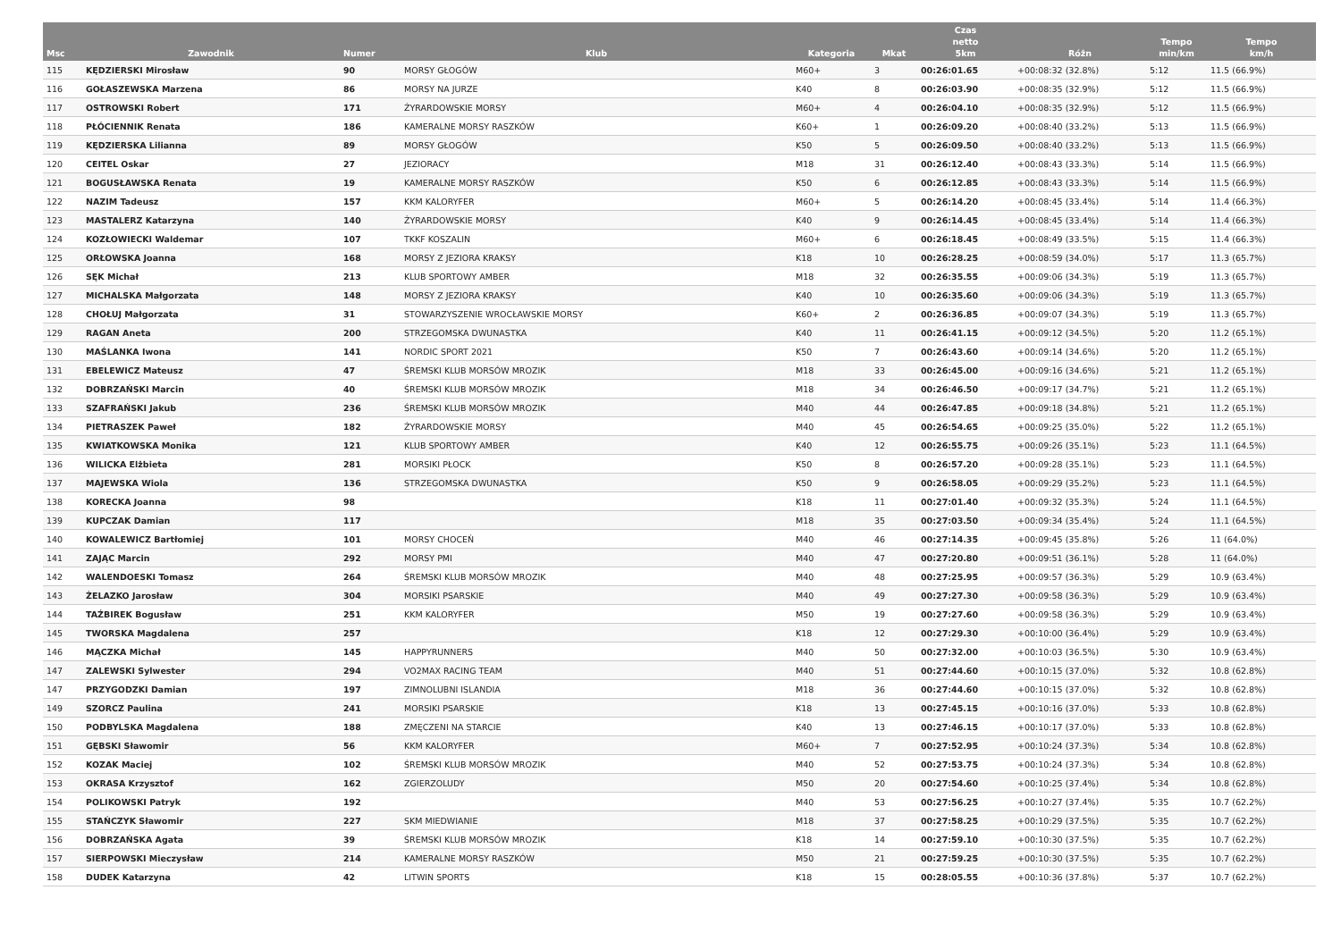| Msc | Zawodnik | Numer | Klub | Kategoria | Mkat | Czas netto 5km | Różn | Tempo min/km | Tempo km/h |
| --- | --- | --- | --- | --- | --- | --- | --- | --- | --- |
| 115 | KĘDZIERSKI Mirosław | 90 | MORSY GŁOGÓW | M60+ | 3 | 00:26:01.65 | +00:08:32 (32.8%) | 5:12 | 11.5 (66.9%) |
| 116 | GOŁASZEWSKA Marzena | 86 | MORSY NA JURZE | K40 | 8 | 00:26:03.90 | +00:08:35 (32.9%) | 5:12 | 11.5 (66.9%) |
| 117 | OSTROWSKI Robert | 171 | ŻYRARDOWSKIE MORSY | M60+ | 4 | 00:26:04.10 | +00:08:35 (32.9%) | 5:12 | 11.5 (66.9%) |
| 118 | PŁÓCIENNIK Renata | 186 | KAMERALNE MORSY RASZKÓW | K60+ | 1 | 00:26:09.20 | +00:08:40 (33.2%) | 5:13 | 11.5 (66.9%) |
| 119 | KĘDZIERSKA Lilianna | 89 | MORSY GŁOGÓW | K50 | 5 | 00:26:09.50 | +00:08:40 (33.2%) | 5:13 | 11.5 (66.9%) |
| 120 | CEITEL Oskar | 27 | JEZIORACY | M18 | 31 | 00:26:12.40 | +00:08:43 (33.3%) | 5:14 | 11.5 (66.9%) |
| 121 | BOGUSŁAWSKA Renata | 19 | KAMERALNE MORSY RASZKÓW | K50 | 6 | 00:26:12.85 | +00:08:43 (33.3%) | 5:14 | 11.5 (66.9%) |
| 122 | NAZIM Tadeusz | 157 | KKM KALORYFER | M60+ | 5 | 00:26:14.20 | +00:08:45 (33.4%) | 5:14 | 11.4 (66.3%) |
| 123 | MASTALERZ Katarzyna | 140 | ŻYRARDOWSKIE MORSY | K40 | 9 | 00:26:14.45 | +00:08:45 (33.4%) | 5:14 | 11.4 (66.3%) |
| 124 | KOZŁOWIECKI Waldemar | 107 | TKKF KOSZALIN | M60+ | 6 | 00:26:18.45 | +00:08:49 (33.5%) | 5:15 | 11.4 (66.3%) |
| 125 | ORŁOWSKA Joanna | 168 | MORSY Z JEZIORA KRAKSY | K18 | 10 | 00:26:28.25 | +00:08:59 (34.0%) | 5:17 | 11.3 (65.7%) |
| 126 | SĘK Michał | 213 | KLUB SPORTOWY AMBER | M18 | 32 | 00:26:35.55 | +00:09:06 (34.3%) | 5:19 | 11.3 (65.7%) |
| 127 | MICHALSKA Małgorzata | 148 | MORSY Z JEZIORA KRAKSY | K40 | 10 | 00:26:35.60 | +00:09:06 (34.3%) | 5:19 | 11.3 (65.7%) |
| 128 | CHOŁUJ Małgorzata | 31 | STOWARZYSZENIE WROCŁAWSKIE MORSY | K60+ | 2 | 00:26:36.85 | +00:09:07 (34.3%) | 5:19 | 11.3 (65.7%) |
| 129 | RAGAN Aneta | 200 | STRZEGOMSKA DWUNASTKA | K40 | 11 | 00:26:41.15 | +00:09:12 (34.5%) | 5:20 | 11.2 (65.1%) |
| 130 | MAŚLANKA Iwona | 141 | NORDIC SPORT 2021 | K50 | 7 | 00:26:43.60 | +00:09:14 (34.6%) | 5:20 | 11.2 (65.1%) |
| 131 | EBELEWICZ Mateusz | 47 | ŚREMSKI KLUB MORSÓW MROZIK | M18 | 33 | 00:26:45.00 | +00:09:16 (34.6%) | 5:21 | 11.2 (65.1%) |
| 132 | DOBRZAŃSKI Marcin | 40 | ŚREMSKI KLUB MORSÓW MROZIK | M18 | 34 | 00:26:46.50 | +00:09:17 (34.7%) | 5:21 | 11.2 (65.1%) |
| 133 | SZAFRAŃSKI Jakub | 236 | ŚREMSKI KLUB MORSÓW MROZIK | M40 | 44 | 00:26:47.85 | +00:09:18 (34.8%) | 5:21 | 11.2 (65.1%) |
| 134 | PIETRASZEK Paweł | 182 | ŻYRARDOWSKIE MORSY | M40 | 45 | 00:26:54.65 | +00:09:25 (35.0%) | 5:22 | 11.2 (65.1%) |
| 135 | KWIATKOWSKA Monika | 121 | KLUB SPORTOWY AMBER | K40 | 12 | 00:26:55.75 | +00:09:26 (35.1%) | 5:23 | 11.1 (64.5%) |
| 136 | WILICKA Elżbieta | 281 | MORSIKI PŁOCK | K50 | 8 | 00:26:57.20 | +00:09:28 (35.1%) | 5:23 | 11.1 (64.5%) |
| 137 | MAJEWSKA Wiola | 136 | STRZEGOMSKA DWUNASTKA | K50 | 9 | 00:26:58.05 | +00:09:29 (35.2%) | 5:23 | 11.1 (64.5%) |
| 138 | KORECKA Joanna | 98 | | K18 | 11 | 00:27:01.40 | +00:09:32 (35.3%) | 5:24 | 11.1 (64.5%) |
| 139 | KUPCZAK Damian | 117 | | M18 | 35 | 00:27:03.50 | +00:09:34 (35.4%) | 5:24 | 11.1 (64.5%) |
| 140 | KOWALEWICZ Bartłomiej | 101 | MORSY CHOCEŃ | M40 | 46 | 00:27:14.35 | +00:09:45 (35.8%) | 5:26 | 11 (64.0%) |
| 141 | ZAJĄC Marcin | 292 | MORSY PMI | M40 | 47 | 00:27:20.80 | +00:09:51 (36.1%) | 5:28 | 11 (64.0%) |
| 142 | WALENDOESKI Tomasz | 264 | ŚREMSKI KLUB MORSÓW MROZIK | M40 | 48 | 00:27:25.95 | +00:09:57 (36.3%) | 5:29 | 10.9 (63.4%) |
| 143 | ŻELAZKO Jarosław | 304 | MORSIKI PSARSKIE | M40 | 49 | 00:27:27.30 | +00:09:58 (36.3%) | 5:29 | 10.9 (63.4%) |
| 144 | TAŹBIREK Bogusław | 251 | KKM KALORYFER | M50 | 19 | 00:27:27.60 | +00:09:58 (36.3%) | 5:29 | 10.9 (63.4%) |
| 145 | TWORSKA Magdalena | 257 | | K18 | 12 | 00:27:29.30 | +00:10:00 (36.4%) | 5:29 | 10.9 (63.4%) |
| 146 | MĄCZKA Michał | 145 | HAPPYRUNNERS | M40 | 50 | 00:27:32.00 | +00:10:03 (36.5%) | 5:30 | 10.9 (63.4%) |
| 147 | ZALEWSKI Sylwester | 294 | VO2MAX RACING TEAM | M40 | 51 | 00:27:44.60 | +00:10:15 (37.0%) | 5:32 | 10.8 (62.8%) |
| 147 | PRZYGODZKI Damian | 197 | ZIMNOLUBNI ISLANDIA | M18 | 36 | 00:27:44.60 | +00:10:15 (37.0%) | 5:32 | 10.8 (62.8%) |
| 149 | SZORCZ Paulina | 241 | MORSIKI PSARSKIE | K18 | 13 | 00:27:45.15 | +00:10:16 (37.0%) | 5:33 | 10.8 (62.8%) |
| 150 | PODBYLSKA Magdalena | 188 | ZMĘCZENI NA STARCIE | K40 | 13 | 00:27:46.15 | +00:10:17 (37.0%) | 5:33 | 10.8 (62.8%) |
| 151 | GĘBSKI Sławomir | 56 | KKM KALORYFER | M60+ | 7 | 00:27:52.95 | +00:10:24 (37.3%) | 5:34 | 10.8 (62.8%) |
| 152 | KOZAK Maciej | 102 | ŚREMSKI KLUB MORSÓW MROZIK | M40 | 52 | 00:27:53.75 | +00:10:24 (37.3%) | 5:34 | 10.8 (62.8%) |
| 153 | OKRASA Krzysztof | 162 | ZGIERZOLUDY | M50 | 20 | 00:27:54.60 | +00:10:25 (37.4%) | 5:34 | 10.8 (62.8%) |
| 154 | POLIKOWSKI Patryk | 192 | | M40 | 53 | 00:27:56.25 | +00:10:27 (37.4%) | 5:35 | 10.7 (62.2%) |
| 155 | STAŃCZYK Sławomir | 227 | SKM MIEDWIANIE | M18 | 37 | 00:27:58.25 | +00:10:29 (37.5%) | 5:35 | 10.7 (62.2%) |
| 156 | DOBRZAŃSKA Agata | 39 | ŚREMSKI KLUB MORSÓW MROZIK | K18 | 14 | 00:27:59.10 | +00:10:30 (37.5%) | 5:35 | 10.7 (62.2%) |
| 157 | SIERPOWSKI Mieczysław | 214 | KAMERALNE MORSY RASZKÓW | M50 | 21 | 00:27:59.25 | +00:10:30 (37.5%) | 5:35 | 10.7 (62.2%) |
| 158 | DUDEK Katarzyna | 42 | LITWIN SPORTS | K18 | 15 | 00:28:05.55 | +00:10:36 (37.8%) | 5:37 | 10.7 (62.2%) |